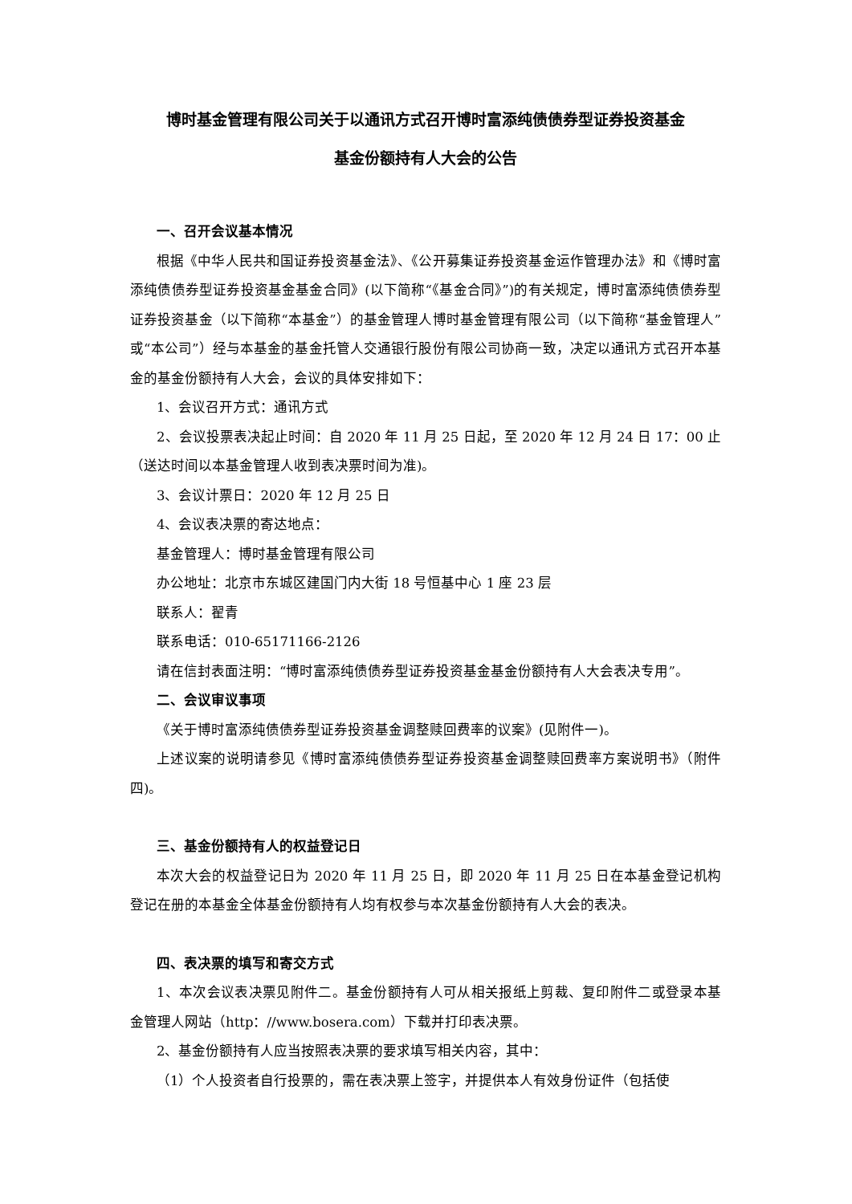博时基金管理有限公司关于以通讯方式召开博时富添纯债债券型证券投资基金
基金份额持有人大会的公告
一、召开会议基本情况
根据《中华人民共和国证券投资基金法》、《公开募集证券投资基金运作管理办法》和《博时富添纯债债券型证券投资基金基金合同》(以下简称“《基金合同》”)的有关规定，博时富添纯债债券型证券投资基金（以下简称“本基金”）的基金管理人博时基金管理有限公司（以下简称“基金管理人”或“本公司”）经与本基金的基金托管人交通银行股份有限公司协商一致，决定以通讯方式召开本基金的基金份额持有人大会，会议的具体安排如下：
1、会议召开方式：通讯方式
2、会议投票表决起止时间：自 2020 年 11 月 25 日起，至 2020 年 12 月 24 日 17：00 止（送达时间以本基金管理人收到表决票时间为准)。
3、会议计票日：2020 年 12 月 25 日
4、会议表决票的寄达地点：
基金管理人：博时基金管理有限公司
办公地址：北京市东城区建国门内大街 18 号恒基中心 1 座 23 层
联系人：翟青
联系电话：010-65171166-2126
请在信封表面注明：“博时富添纯债债券型证券投资基金基金份额持有人大会表决专用”。
二、会议审议事项
《关于博时富添纯债债券型证券投资基金调整赎回费率的议案》(见附件一)。
上述议案的说明请参见《博时富添纯债债券型证券投资基金调整赎回费率方案说明书》（附件四)。
三、基金份额持有人的权益登记日
本次大会的权益登记日为 2020 年 11 月 25 日，即 2020 年 11 月 25 日在本基金登记机构登记在册的本基金全体基金份额持有人均有权参与本次基金份额持有人大会的表决。
四、表决票的填写和寄交方式
1、本次会议表决票见附件二。基金份额持有人可从相关报纸上剪裁、复印附件二或登录本基金管理人网站（http：//www.bosera.com）下载并打印表决票。
2、基金份额持有人应当按照表决票的要求填写相关内容，其中：
（1）个人投资者自行投票的，需在表决票上签字，并提供本人有效身份证件（包括使